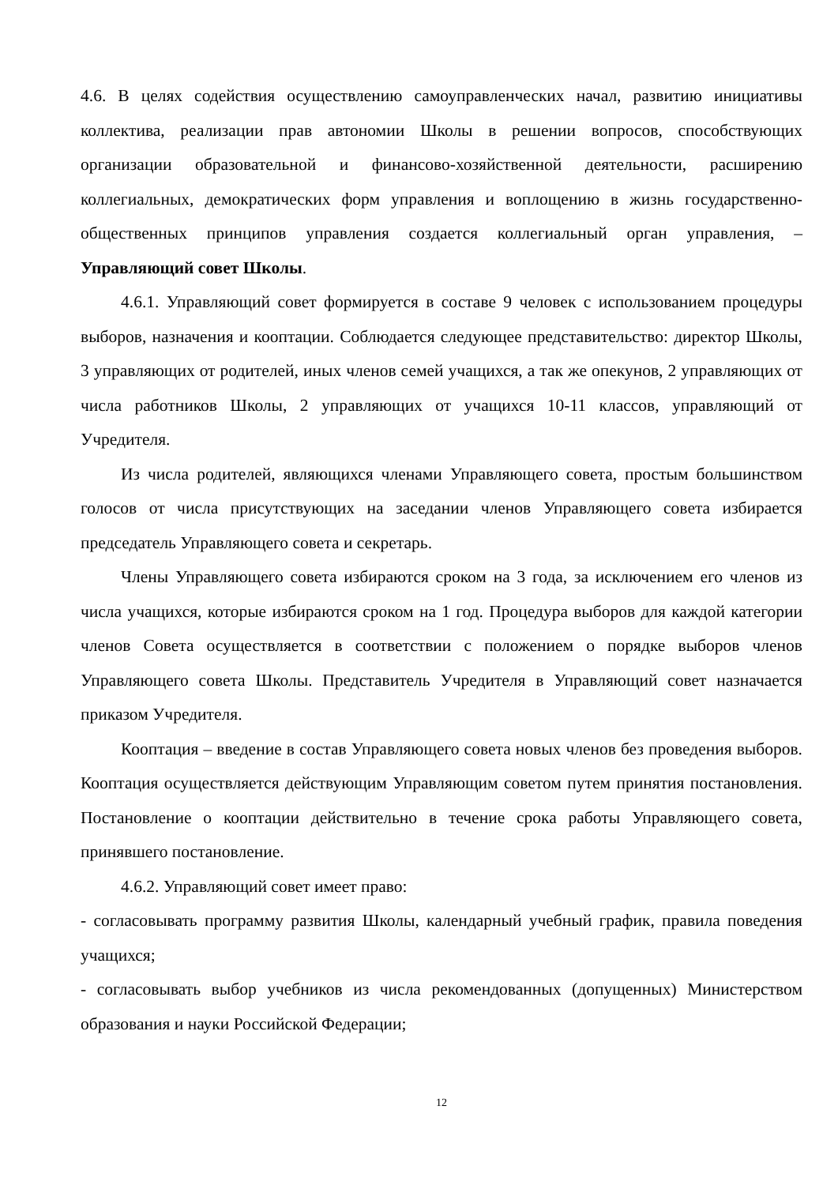4.6. В целях содействия осуществлению самоуправленческих начал, развитию инициативы коллектива, реализации прав автономии Школы в решении вопросов, способствующих организации образовательной и финансово-хозяйственной деятельности, расширению коллегиальных, демократических форм управления и воплощению в жизнь государственно-общественных принципов управления создается коллегиальный орган управления, – Управляющий совет Школы.
4.6.1. Управляющий совет формируется в составе 9 человек с использованием процедуры выборов, назначения и кооптации. Соблюдается следующее представительство: директор Школы, 3 управляющих от родителей, иных членов семей учащихся, а так же опекунов, 2 управляющих от числа работников Школы, 2 управляющих от учащихся 10-11 классов, управляющий от Учредителя.
Из числа родителей, являющихся членами Управляющего совета, простым большинством голосов от числа присутствующих на заседании членов Управляющего совета избирается председатель Управляющего совета и секретарь.
Члены Управляющего совета избираются сроком на 3 года, за исключением его членов из числа учащихся, которые избираются сроком на 1 год. Процедура выборов для каждой категории членов Совета осуществляется в соответствии с положением о порядке выборов членов Управляющего совета Школы. Представитель Учредителя в Управляющий совет назначается приказом Учредителя.
Кооптация – введение в состав Управляющего совета новых членов без проведения выборов. Кооптация осуществляется действующим Управляющим советом путем принятия постановления. Постановление о кооптации действительно в течение срока работы Управляющего совета, принявшего постановление.
4.6.2. Управляющий совет имеет право:
- согласовывать программу развития Школы, календарный учебный график, правила поведения учащихся;
- согласовывать выбор учебников из числа рекомендованных (допущенных) Министерством образования и науки Российской Федерации;
12